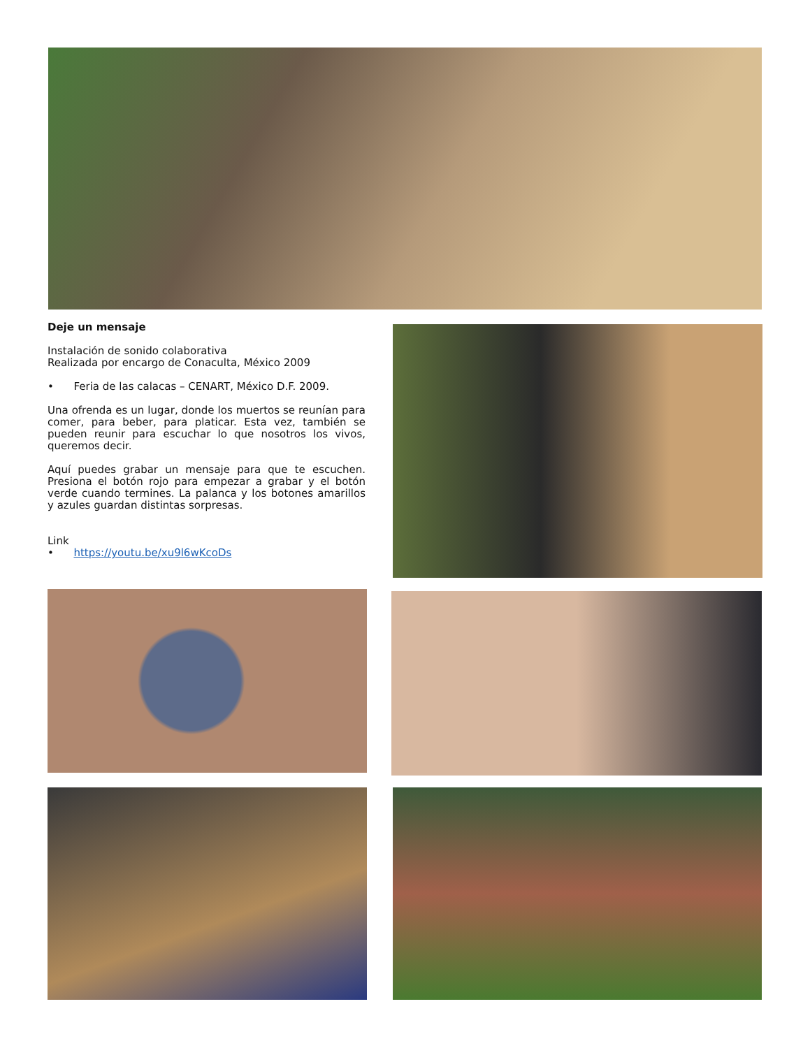Deje un mensaje
Instalación de sonido colaborativa
Realizada por encargo de Conaculta, México 2009
• Feria de las calacas – CENART, México D.F. 2009.
Una ofrenda es un lugar, donde los muertos se reunían para comer, para beber, para platicar. Esta vez, también se pueden reunir para escuchar lo que nosotros los vivos, queremos decir.
Aquí puedes grabar un mensaje para que te escuchen. Presiona el botón rojo para empezar a grabar y el botón verde cuando termines. La palanca y los botones amarillos y azules guardan distintas sorpresas.
Link
• https://youtu.be/xu9l6wKcoDs